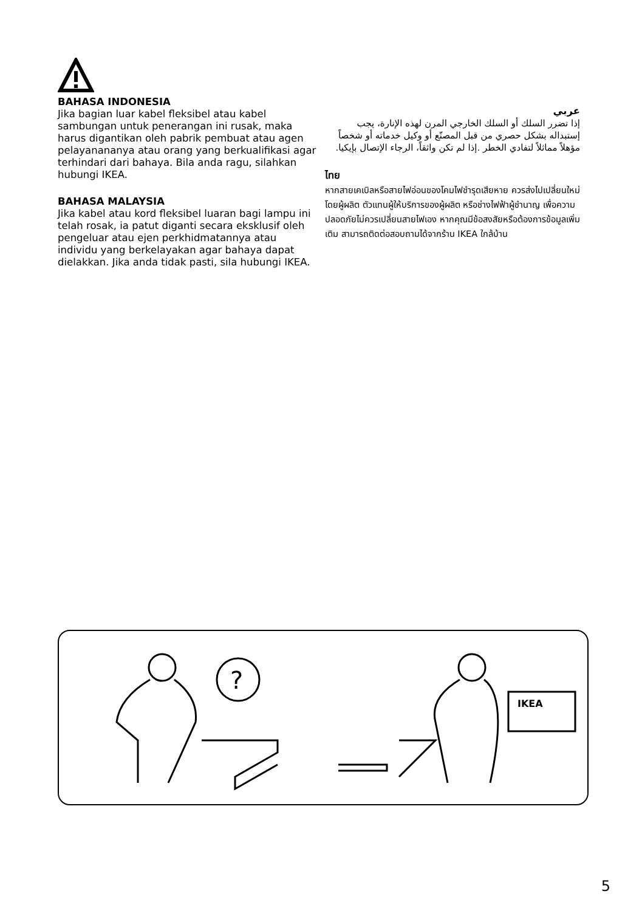BAHASA INDONESIA
Jika bagian luar kabel fleksibel atau kabel sambungan untuk penerangan ini rusak, maka harus digantikan oleh pabrik pembuat atau agen pelayanananya atau orang yang berkualifikasi agar terhindari dari bahaya. Bila anda ragu, silahkan hubungi IKEA.
BAHASA MALAYSIA
Jika kabel atau kord fleksibel luaran bagi lampu ini telah rosak, ia patut diganti secara eksklusif oleh pengeluar atau ejen perkhidmatannya atau individu yang berkelayakan agar bahaya dapat dielakkan. Jika anda tidak pasti, sila hubungi IKEA.
عربي
إذا تضرر السلك أو السلك الخارجي المرن لهذه الإنارة، يجب إستبداله بشكل حصري من قبل المصنّع أو وكيل خدماته أو شخصاً مؤهلاً مماثلاً لتفادي الخطر .إذا لم تكن واثقاً، الرجاء الإتصال بإيكيا.
ไทย
หากสายเคเบิลหรือสายไฟอ่อนของโคมไฟชำรุดเสียหาย ควรส่งไปเปลี่ยนใหม่โดยผู้ผลิต ตัวแทนผู้ให้บริการของผู้ผลิต หรือช่างไฟฟ้าผู้ชำนาญ เพื่อความปลอดภัยไม่ควรเปลี่ยนสายไฟเอง หากคุณมีข้อสงสัยหรือต้องการข้อมูลเพิ่มเติม สามารถติดต่อสอบถามได้จากร้าน IKEA ใกล้บ้าน
?
IKEA
5